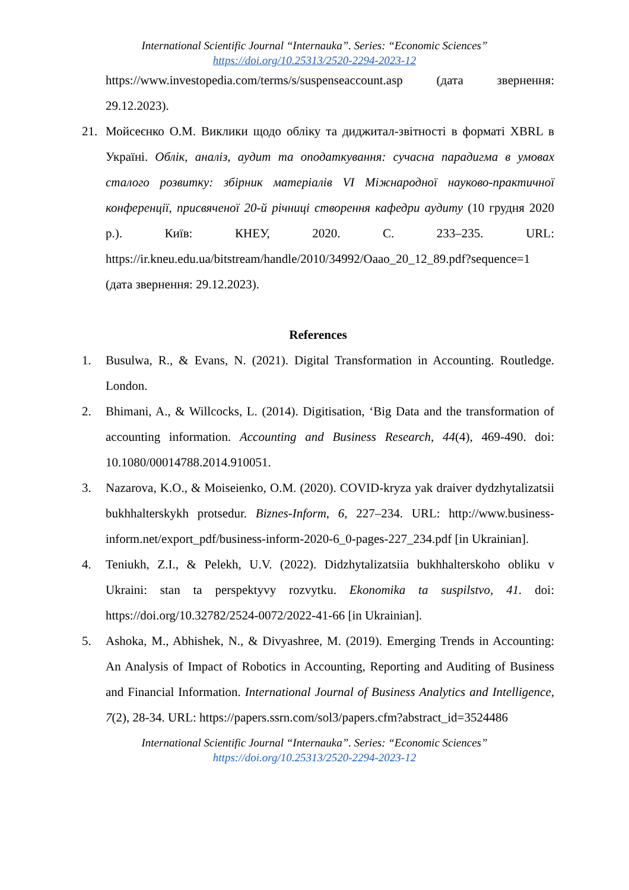International Scientific Journal “Internauka”. Series: “Economic Sciences”
https://doi.org/10.25313/2520-2294-2023-12
https://www.investopedia.com/terms/s/suspenseaccount.asp (дата звернення: 29.12.2023).
21. Мойсеєнко О.М. Виклики щодо обліку та диджитал-звітності в форматі XBRL в Україні. Облік, аналіз, аудит та оподаткування: сучасна парадигма в умовах сталого розвитку: збірник матеріалів VI Міжнародної науково-практичної конференції, присвяченої 20-й річниці створення кафедри аудиту (10 грудня 2020 р.). Київ: КНЕУ, 2020. С. 233–235. URL: https://ir.kneu.edu.ua/bitstream/handle/2010/34992/Oaao_20_12_89.pdf?sequence=1 (дата звернення: 29.12.2023).
References
1. Busulwa, R., & Evans, N. (2021). Digital Transformation in Accounting. Routledge. London.
2. Bhimani, A., & Willcocks, L. (2014). Digitisation, ‘Big Data and the transformation of accounting information. Accounting and Business Research, 44(4), 469-490. doi: 10.1080/00014788.2014.910051.
3. Nazarova, K.O., & Moiseienko, O.M. (2020). COVID-kryza yak draiver dydzhytalizatsii bukhhalterskykh protsedur. Biznes-Inform, 6, 227–234. URL: http://www.business-inform.net/export_pdf/business-inform-2020-6_0-pages-227_234.pdf [in Ukrainian].
4. Teniukh, Z.I., & Pelekh, U.V. (2022). Didzhytalizatsiia bukhhalterskoho obliku v Ukraini: stan ta perspektyvy rozvytku. Ekonomika ta suspilstvo, 41. doi: https://doi.org/10.32782/2524-0072/2022-41-66 [in Ukrainian].
5. Ashoka, M., Abhishek, N., & Divyashree, M. (2019). Emerging Trends in Accounting: An Analysis of Impact of Robotics in Accounting, Reporting and Auditing of Business and Financial Information. International Journal of Business Analytics and Intelligence, 7(2), 28-34. URL: https://papers.ssrn.com/sol3/papers.cfm?abstract_id=3524486
International Scientific Journal “Internauka”. Series: “Economic Sciences”
https://doi.org/10.25313/2520-2294-2023-12